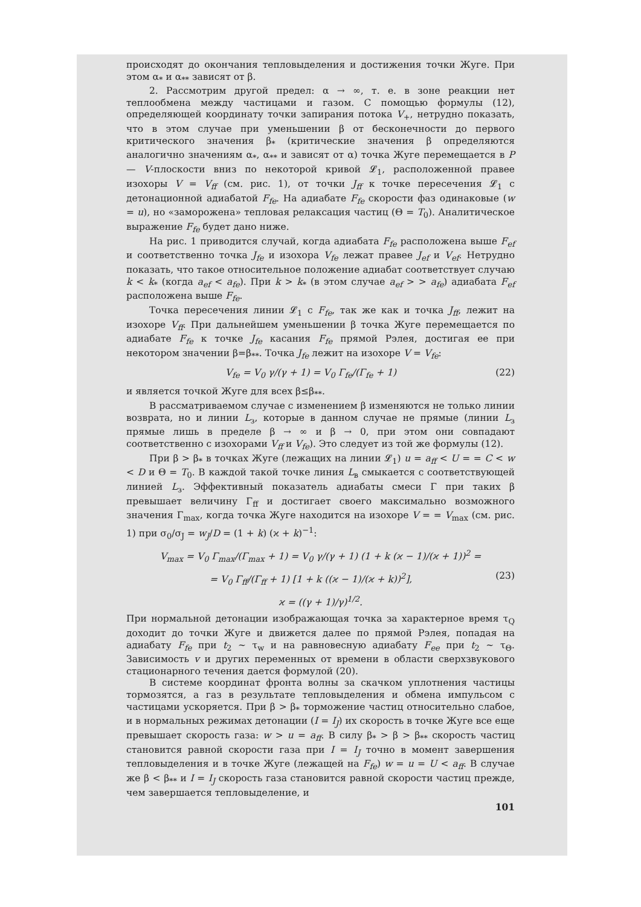происходят до окончания тепловыделения и достижения точки Жуге. При этом α<sub>*</sub> и α<sub>**</sub> зависят от β.
2. Рассмотрим другой предел: α → ∞, т. е. в зоне реакции нет теплообмена между частицами и газом. С помощью формулы (12), определяющей координату точки запирания потока V<sub>+</sub>, нетрудно показать, что в этом случае при уменьшении β от бесконечности до первого критического значения β<sub>*</sub> (критические значения β определяются аналогично значениям α<sub>*</sub>, α<sub>**</sub> и зависят от α) точка Жуге перемещается в P — V-плоскости вниз по некоторой кривой 𝓛<sub>1</sub>, расположенной правее изохоры V = V<sub>ff</sub> (см. рис. 1), от точки J<sub>ff</sub> к точке пересечения 𝓛<sub>1</sub> с детонационной адиабатой F<sub>fe</sub>. На адиабате F<sub>fe</sub> скорости фаз одинаковые (w = u), но «заморожена» тепловая релаксация частиц (Θ = T<sub>0</sub>). Аналитическое выражение F<sub>fe</sub> будет дано ниже.
На рис. 1 приводится случай, когда адиабата F<sub>fe</sub> расположена выше F<sub>ef</sub> и соответственно точка J<sub>fe</sub> и изохора V<sub>fe</sub> лежат правее J<sub>ef</sub> и V<sub>ef</sub>. Нетрудно показать, что такое относительное положение адиабат соответствует случаю k < k<sub>*</sub> (когда a<sub>ef</sub> < a<sub>fe</sub>). При k > k<sub>*</sub> (в этом случае a<sub>ef</sub> > > a<sub>fe</sub>) адиабата F<sub>ef</sub> расположена выше F<sub>fe</sub>.
Точка пересечения линии 𝓛<sub>1</sub> с F<sub>fe</sub>, так же как и точка J<sub>ff</sub>, лежит на изохоре V<sub>ff</sub>. При дальнейшем уменьшении β точка Жуге перемещается по адиабате F<sub>fe</sub> к точке J<sub>fe</sub> касания F<sub>fe</sub> прямой Рэлея, достигая ее при некотором значении β=β<sub>**</sub>. Точка J<sub>fe</sub> лежит на изохоре V = V<sub>fe</sub>:
V<sub>fe</sub> = V<sub>0</sub> γ/(γ + 1) = V<sub>0</sub> Γ<sub>fe</sub>/(Γ<sub>fe</sub> + 1) (22)
и является точкой Жуге для всех β≤β<sub>**</sub>.
В рассматриваемом случае с изменением β изменяются не только линии возврата, но и линии L<sub>з</sub>, которые в данном случае не прямые (линии L<sub>з</sub> прямые лишь в пределе β → ∞ и β → 0, при этом они совпадают соответственно с изохорами V<sub>ff</sub> и V<sub>fe</sub>). Это следует из той же формулы (12).
При β > β<sub>*</sub> в точках Жуге (лежащих на линии 𝓛<sub>1</sub>) u = a<sub>ff</sub> < U = = C < w < D и Θ = T<sub>0</sub>. В каждой такой точке линия L<sub>в</sub> смыкается с соответствующей линией L<sub>з</sub>. Эффективный показатель адиабаты смеси Γ при таких β превышает величину Γ<sub>ff</sub> и достигает своего максимально возможного значения Γ<sub>max</sub>, когда точка Жуге находится на изохоре V = = V<sub>max</sub> (см. рис. 1) при σ<sub>0</sub>/σ<sub>J</sub> = w<sub>J</sub>/D = (1 + k) (ϰ + k)<sup>−1</sup>:
V<sub>max</sub> = V<sub>0</sub> Γ<sub>max</sub>/(Γ<sub>max</sub> + 1) = V<sub>0</sub> γ/(γ + 1) (1 + k (ϰ − 1)/(ϰ + 1))<sup>2</sup> =
= V<sub>0</sub> Γ<sub>ff</sub>/(Γ<sub>ff</sub> + 1) [1 + k ((ϰ − 1)/(ϰ + k))<sup>2</sup>], (23)
ϰ = ((γ + 1)/γ)<sup>1/2</sup>.
При нормальной детонации изображающая точка за характерное время τ<sub>Q</sub> доходит до точки Жуге и движется далее по прямой Рэлея, попадая на адиабату F<sub>fe</sub> при t<sub>2</sub> ~ τ<sub>w</sub> и на равновесную адиабату F<sub>ee</sub> при t<sub>2</sub> ~ τ<sub>Θ</sub>. Зависимость v и других переменных от времени в области сверхзвукового стационарного течения дается формулой (20).
В системе координат фронта волны за скачком уплотнения частицы тормозятся, а газ в результате тепловыделения и обмена импульсом с частицами ускоряется. При β > β<sub>*</sub> торможение частиц относительно слабое, и в нормальных режимах детонации (I = I<sub>J</sub>) их скорость в точке Жуге все еще превышает скорость газа: w > u = a<sub>ff</sub>. В силу β<sub>*</sub> > β > β<sub>**</sub> скорость частиц становится равной скорости газа при I = I<sub>J</sub> точно в момент завершения тепловыделения и в точке Жуге (лежащей на F<sub>fe</sub>) w = u = U < a<sub>ff</sub>. В случае же β < β<sub>**</sub> и I = I<sub>J</sub> скорость газа становится равной скорости частиц прежде, чем завершается тепловыделение, и
101